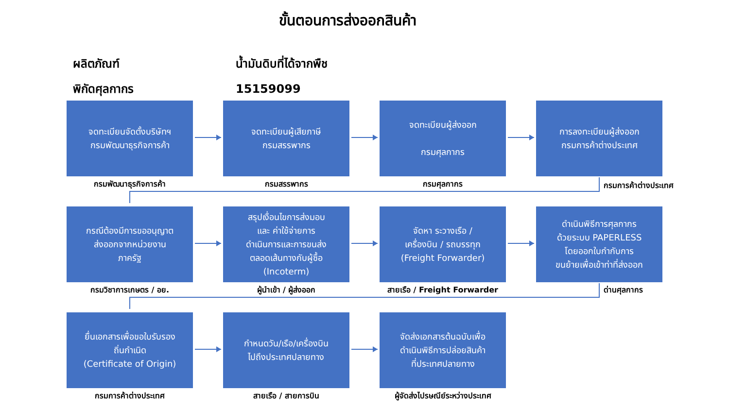ขั้นตอนการส่งออกสินค้า
ผลิตภัณฑ์ น้ำมันดิบที่ได้จากพืช
พิกัดศุลกากร 15159099
จดทะเบียนจัดตั้งบริษัทฯ
กรมพัฒนาธุรกิจการค้า
กรมพัฒนาธุรกิจการค้า
จดทะเบียนผู้เสียภาษี
กรมสรรพากร
กรมสรรพากร
จดทะเบียนผู้ส่งออก
กรมศุลกากร
กรมศุลกากร
การลงทะเบียนผู้ส่งออก
กรมการค้าต่างประเทศ
กรมการค้าต่างประเทศ
กรณีต้องมีการขออนุญาต
ส่งออกจากหน่วยงาน
ภาครัฐ
กรมวิชาการเกษตร / อย.
สรุปเงื่อนไขการส่งมอบ
และ ค่าใช้จ่ายการ
ดำเนินการและการขนส่ง
ตลอดเส้นทางกับผู้ซื้อ
(Incoterm)
ผู้นำเข้า / ผู้ส่งออก
จัดหา ระวางเรือ /
เครื่องบิน / รถบรรทุก
(Freight Forwarder)
สายเรือ / Freight Forwarder
ดำเนินพิธีการศุลกากร
ด้วยระบบ PAPERLESS
โดยออกใบกำกับการ
ขนย้ายเพื่อเข้าท่าที่ส่งออก
ด่านศุลกากร
ยื่นเอกสารเพื่อขอใบรับรอง
ถิ่นกำเนิด
(Certificate of Origin)
กรมการค้าต่างประเทศ
กำหนดวัน/เรือ/เครื่องบิน
ไปถึงประเทศปลายทาง
สายเรือ / สายการบิน
จัดส่งเอกสารต้นฉบับเพื่อ
ดำเนินพิธีการปล่อยสินค้า
ที่ประเทศปลายทาง
ผู้จัดส่งไปรษณีย์ระหว่างประเทศ